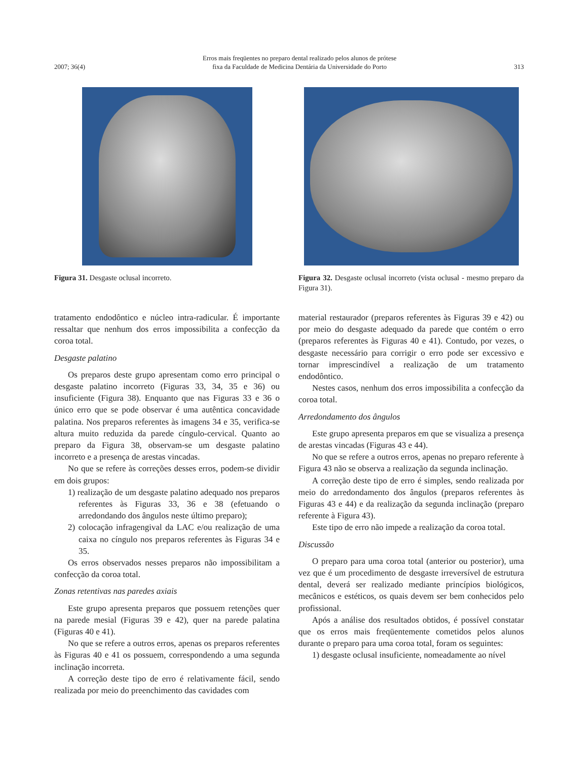2007; 36(4) Erros mais freqüentes no preparo dental realizado pelos alunos de prótese
fixa da Faculdade de Medicina Dentária da Universidade do Porto 313
Figura 31. Desgaste oclusal incorreto. Figura 32. Desgaste oclusal incorreto (vista oclusal - mesmo preparo da Figura 31).
tratamento endodôntico e núcleo intra-radicular. É importante ressaltar que nenhum dos erros impossibilita a confecção da coroa total.
Desgaste palatino
Os preparos deste grupo apresentam como erro principal o desgaste palatino incorreto (Figuras 33, 34, 35 e 36) ou insuficiente (Figura 38). Enquanto que nas Figuras 33 e 36 o único erro que se pode observar é uma autêntica concavidade palatina. Nos preparos referentes às imagens 34 e 35, verifica-se altura muito reduzida da parede cíngulo-cervical. Quanto ao preparo da Figura 38, observam-se um desgaste palatino incorreto e a presença de arestas vincadas.
No que se refere às correções desses erros, podem-se dividir em dois grupos:
1) realização de um desgaste palatino adequado nos preparos referentes às Figuras 33, 36 e 38 (efetuando o arredondando dos ângulos neste último preparo);
2) colocação infragengival da LAC e/ou realização de uma caixa no cíngulo nos preparos referentes às Figuras 34 e 35.
Os erros observados nesses preparos não impossibilitam a confecção da coroa total.
Zonas retentivas nas paredes axiais
Este grupo apresenta preparos que possuem retenções quer na parede mesial (Figuras 39 e 42), quer na parede palatina (Figuras 40 e 41).
No que se refere a outros erros, apenas os preparos referentes às Figuras 40 e 41 os possuem, correspondendo a uma segunda inclinação incorreta.
A correção deste tipo de erro é relativamente fácil, sendo realizada por meio do preenchimento das cavidades com
material restaurador (preparos referentes às Figuras 39 e 42) ou por meio do desgaste adequado da parede que contém o erro (preparos referentes às Figuras 40 e 41). Contudo, por vezes, o desgaste necessário para corrigir o erro pode ser excessivo e tornar imprescindível a realização de um tratamento endodôntico.
Nestes casos, nenhum dos erros impossibilita a confecção da coroa total.
Arredondamento dos ângulos
Este grupo apresenta preparos em que se visualiza a presença de arestas vincadas (Figuras 43 e 44).
No que se refere a outros erros, apenas no preparo referente à Figura 43 não se observa a realização da segunda inclinação.
A correção deste tipo de erro é simples, sendo realizada por meio do arredondamento dos ângulos (preparos referentes às Figuras 43 e 44) e da realização da segunda inclinação (preparo referente à Figura 43).
Este tipo de erro não impede a realização da coroa total.
Discussão
O preparo para uma coroa total (anterior ou posterior), uma vez que é um procedimento de desgaste irreversível de estrutura dental, deverá ser realizado mediante princípios biológicos, mecânicos e estéticos, os quais devem ser bem conhecidos pelo profissional.
Após a análise dos resultados obtidos, é possível constatar que os erros mais freqüentemente cometidos pelos alunos durante o preparo para uma coroa total, foram os seguintes:
1) desgaste oclusal insuficiente, nomeadamente ao nível